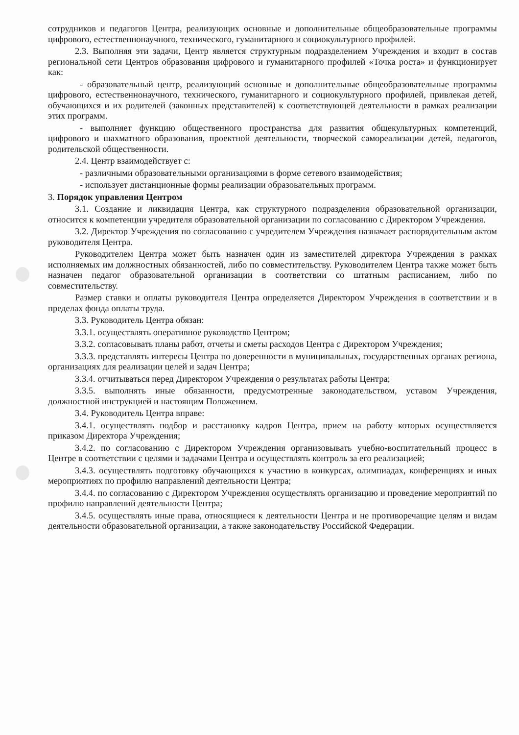сотрудников и педагогов Центра, реализующих основные и дополнительные общеобразовательные программы цифрового, естественнонаучного, технического, гуманитарного и социокультурного профилей.
2.3. Выполняя эти задачи, Центр является структурным подразделением Учреждения и входит в состав региональной сети Центров образования цифрового и гуманитарного профилей «Точка роста» и функционирует как:
- образовательный центр, реализующий основные и дополнительные общеобразовательные программы цифрового, естественнонаучного, технического, гуманитарного и социокультурного профилей, привлекая детей, обучающихся и их родителей (законных представителей) к соответствующей деятельности в рамках реализации этих программ.
- выполняет функцию общественного пространства для развития общекультурных компетенций, цифрового и шахматного образования, проектной деятельности, творческой самореализации детей, педагогов, родительской общественности.
2.4. Центр взаимодействует с:
- различными образовательными организациями в форме сетевого взаимодействия;
- использует дистанционные формы реализации образовательных программ.
3. Порядок управления Центром
3.1. Создание и ликвидация Центра, как структурного подразделения образовательной организации, относится к компетенции учредителя образовательной организации по согласованию с Директором Учреждения.
3.2. Директор Учреждения по согласованию с учредителем Учреждения назначает распорядительным актом руководителя Центра.
Руководителем Центра может быть назначен один из заместителей директора Учреждения в рамках исполняемых им должностных обязанностей, либо по совместительству. Руководителем Центра также может быть назначен педагог образовательной организации в соответствии со штатным расписанием, либо по совместительству.
Размер ставки и оплаты руководителя Центра определяется Директором Учреждения в соответствии и в пределах фонда оплаты труда.
3.3. Руководитель Центра обязан:
3.3.1. осуществлять оперативное руководство Центром;
3.3.2. согласовывать планы работ, отчеты и сметы расходов Центра с Директором Учреждения;
3.3.3. представлять интересы Центра по доверенности в муниципальных, государственных органах региона, организациях для реализации целей и задач Центра;
3.3.4. отчитываться перед Директором Учреждения о результатах работы Центра;
3.3.5. выполнять иные обязанности, предусмотренные законодательством, уставом Учреждения, должностной инструкцией и настоящим Положением.
3.4. Руководитель Центра вправе:
3.4.1. осуществлять подбор и расстановку кадров Центра, прием на работу которых осуществляется приказом Директора Учреждения;
3.4.2. по согласованию с Директором Учреждения организовывать учебно-воспитательный процесс в Центре в соответствии с целями и задачами Центра и осуществлять контроль за его реализацией;
3.4.3. осуществлять подготовку обучающихся к участию в конкурсах, олимпиадах, конференциях и иных мероприятиях по профилю направлений деятельности Центра;
3.4.4. по согласованию с Директором Учреждения осуществлять организацию и проведение мероприятий по профилю направлений деятельности Центра;
3.4.5. осуществлять иные права, относящиеся к деятельности Центра и не противоречащие целям и видам деятельности образовательной организации, а также законодательству Российской Федерации.